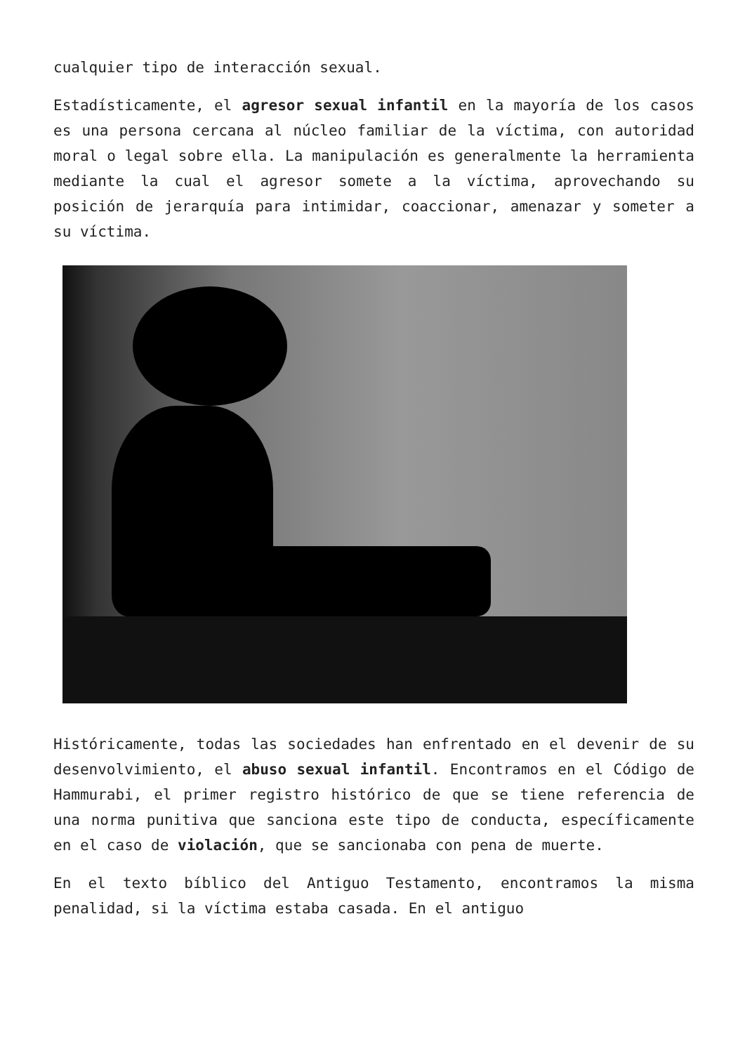cualquier tipo de interacción sexual.
Estadísticamente, el agresor sexual infantil en la mayoría de los casos es una persona cercana al núcleo familiar de la víctima, con autoridad moral o legal sobre ella. La manipulación es generalmente la herramienta mediante la cual el agresor somete a la víctima, aprovechando su posición de jerarquía para intimidar, coaccionar, amenazar y someter a su víctima.
Históricamente, todas las sociedades han enfrentado en el devenir de su desenvolvimiento, el abuso sexual infantil. Encontramos en el Código de Hammurabi, el primer registro histórico de que se tiene referencia de una norma punitiva que sanciona este tipo de conducta, específicamente en el caso de violación, que se sancionaba con pena de muerte.
En el texto bíblico del Antiguo Testamento, encontramos la misma penalidad, si la víctima estaba casada. En el antiguo